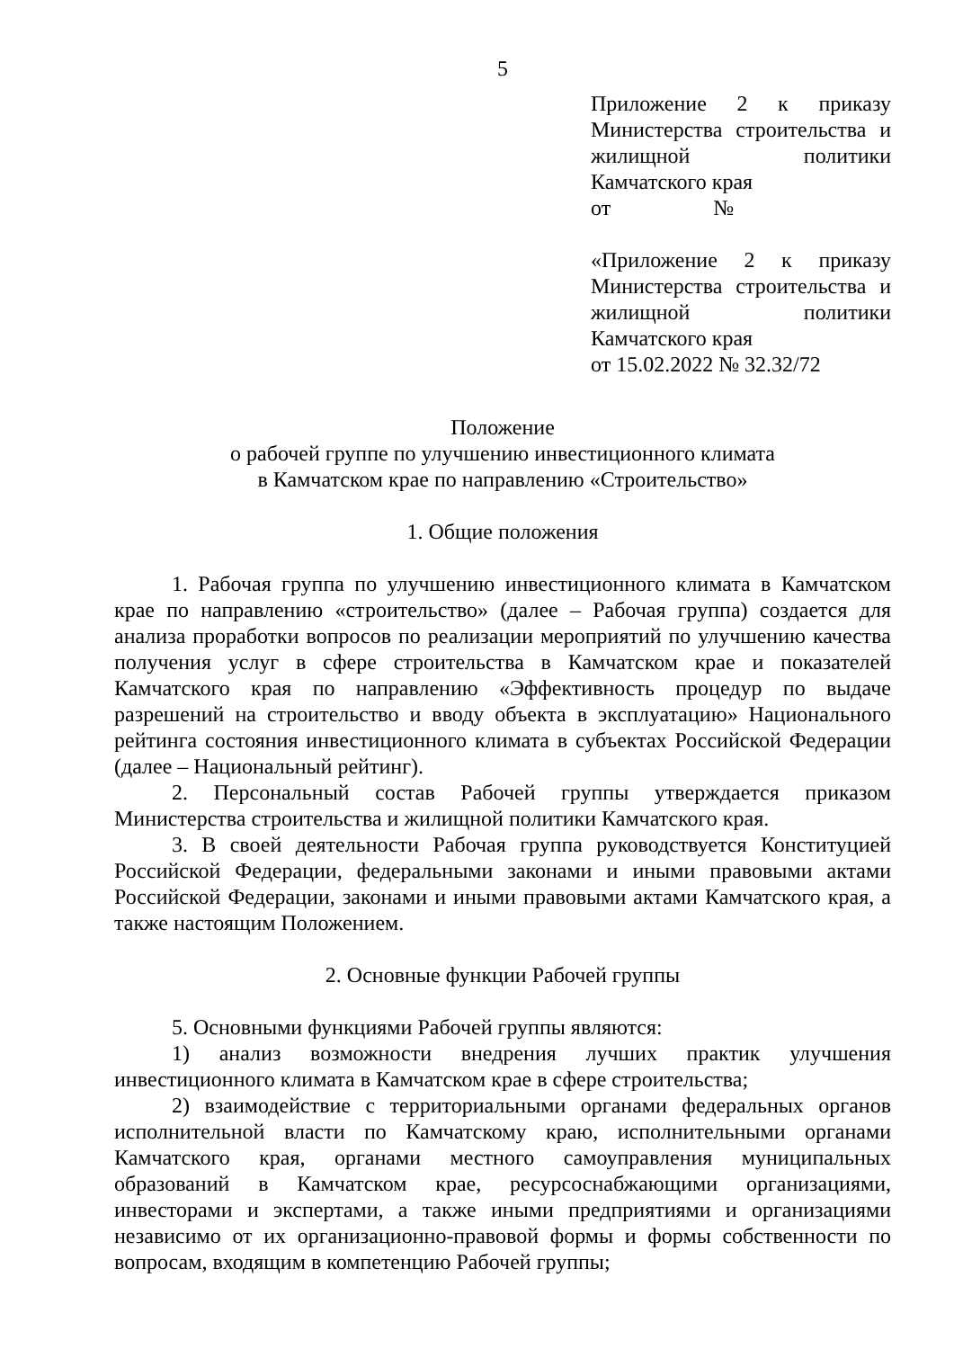5
Приложение 2 к приказу Министерства строительства и жилищной политики Камчатского края
от №
«Приложение 2 к приказу Министерства строительства и жилищной политики Камчатского края
от 15.02.2022 № 32.32/72
Положение
о рабочей группе по улучшению инвестиционного климата
в Камчатском крае по направлению «Строительство»
1. Общие положения
1. Рабочая группа по улучшению инвестиционного климата в Камчатском крае по направлению «строительство» (далее – Рабочая группа) создается для анализа проработки вопросов по реализации мероприятий по улучшению качества получения услуг в сфере строительства в Камчатском крае и показателей Камчатского края по направлению «Эффективность процедур по выдаче разрешений на строительство и вводу объекта в эксплуатацию» Национального рейтинга состояния инвестиционного климата в субъектах Российской Федерации (далее – Национальный рейтинг).
2. Персональный состав Рабочей группы утверждается приказом Министерства строительства и жилищной политики Камчатского края.
3. В своей деятельности Рабочая группа руководствуется Конституцией Российской Федерации, федеральными законами и иными правовыми актами Российской Федерации, законами и иными правовыми актами Камчатского края, а также настоящим Положением.
2. Основные функции Рабочей группы
5. Основными функциями Рабочей группы являются:
1) анализ возможности внедрения лучших практик улучшения инвестиционного климата в Камчатском крае в сфере строительства;
2) взаимодействие с территориальными органами федеральных органов исполнительной власти по Камчатскому краю, исполнительными органами Камчатского края, органами местного самоуправления муниципальных образований в Камчатском крае, ресурсоснабжающими организациями, инвесторами и экспертами, а также иными предприятиями и организациями независимо от их организационно-правовой формы и формы собственности по вопросам, входящим в компетенцию Рабочей группы;